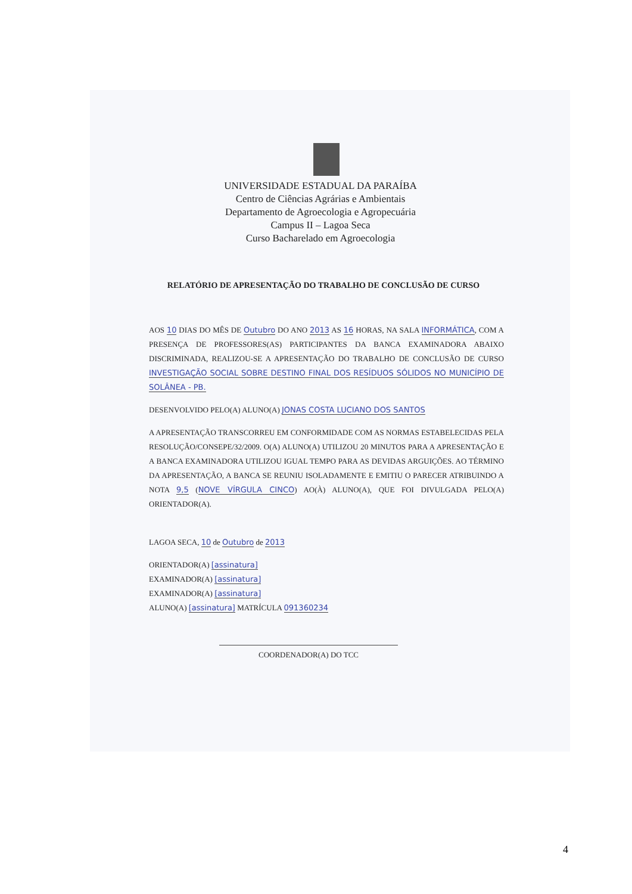UNIVERSIDADE ESTADUAL DA PARAÍBA
Centro de Ciências Agrárias e Ambientais
Departamento de Agroecologia e Agropecuária
Campus II – Lagoa Seca
Curso Bacharelado em Agroecologia
RELATÓRIO DE APRESENTAÇÃO DO TRABALHO DE CONCLUSÃO DE CURSO
AOS 10 DIAS DO MÊS DE Outubro DO ANO 2013 AS 16 HORAS, NA SALA INFORMÁTICA, COM A PRESENÇA DE PROFESSORES(AS) PARTICIPANTES DA BANCA EXAMINADORA ABAIXO DISCRIMINADA, REALIZOU-SE A APRESENTAÇÃO DO TRABALHO DE CONCLUSÃO DE CURSO INVESTIGAÇÃO SOCIAL SOBRE DESTINO FINAL DOS RESÍDUOS SÓLIDOS NO MUNICÍPIO DE SOLÂNEA - PB.
DESENVOLVIDO PELO(A) ALUNO(A) JONAS COSTA LUCIANO DOS SANTOS
A APRESENTAÇÃO TRANSCORREU EM CONFORMIDADE COM AS NORMAS ESTABELECIDAS PELA RESOLUÇÃO/CONSEPE/32/2009. O(A) ALUNO(A) UTILIZOU 20 MINUTOS PARA A APRESENTAÇÃO E A BANCA EXAMINADORA UTILIZOU IGUAL TEMPO PARA AS DEVIDAS ARGUIÇÕES. AO TÉRMINO DA APRESENTAÇÃO, A BANCA SE REUNIU ISOLADAMENTE E EMITIU O PARECER ATRIBUINDO A NOTA 9,5 (NOVE VÍRGULA CINCO) AO(À) ALUNO(A), QUE FOI DIVULGADA PELO(A) ORIENTADOR(A).
LAGOA SECA, 10 de Outubro de 2013
ORIENTADOR(A) [assinatura]
EXAMINADOR(A) [assinatura]
EXAMINADOR(A) [assinatura]
ALUNO(A) [assinatura] MATRÍCULA 091360234
COORDENADOR(A) DO TCC
4